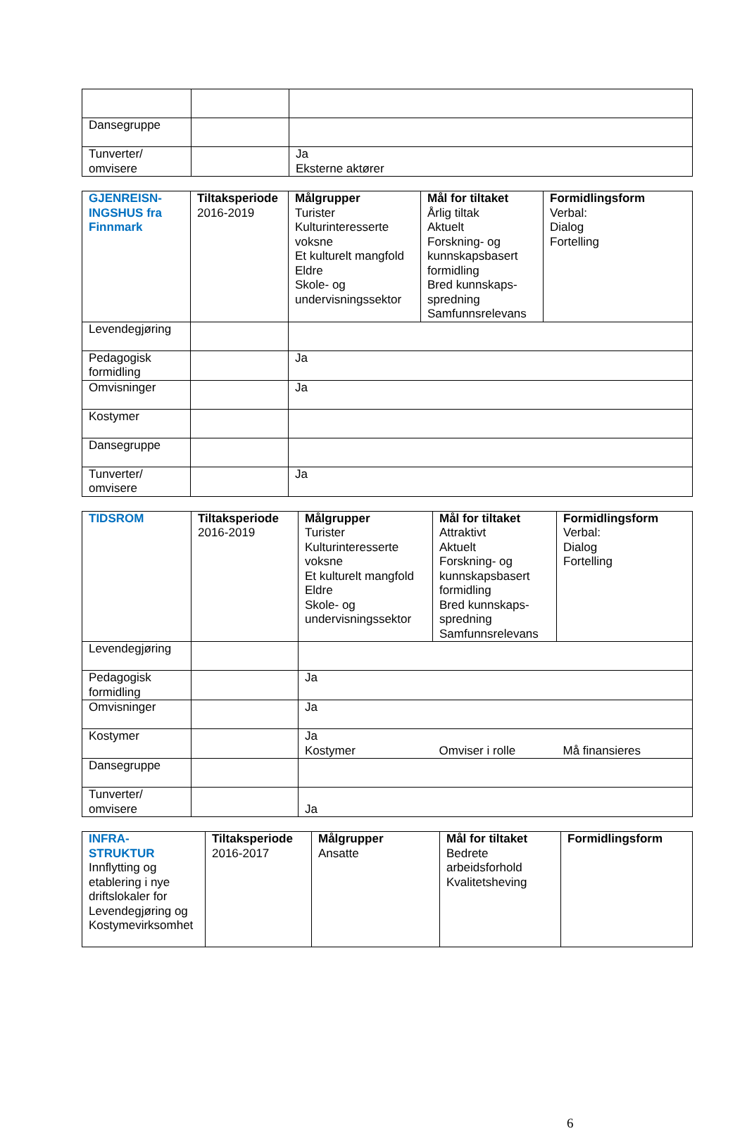| Dansegruppe | | |
| Tunverter/ omvisere | | Ja Eksterne aktører |
| GJENREISN- INGSHUS fra Finnmark | Tiltaksperiode 2016-2019 | Målgrupper Turister Kulturinteresserte voksne Et kulturelt mangfold Eldre Skole- og undervisningssektor | Mål for tiltaket Årlig tiltak Aktuelt Forskning- og kunnskapsbasert formidling Bred kunnskaps-spredning Samfunnsrelevans | Formidlingsform Verbal: Dialog Fortelling |
| Levendegjøring | | | | |
| Pedagogisk formidling | | Ja | | |
| Omvisninger | | Ja | | |
| Kostymer | | | | |
| Dansegruppe | | | | |
| Tunverter/ omvisere | | Ja | | |
| TIDSROM | Tiltaksperiode 2016-2019 | Målgrupper Turister Kulturinteresserte voksne Et kulturelt mangfold Eldre Skole- og undervisningssektor | Mål for tiltaket Attraktivt Aktuelt Forskning- og kunnskapsbasert formidling Bred kunnskaps-spredning Samfunnsrelevans | Formidlingsform Verbal: Dialog Fortelling |
| Levendegjøring | | | | |
| Pedagogisk formidling | | Ja | | |
| Omvisninger | | Ja | | |
| Kostymer | | Ja Kostymer | Omviser i rolle | Må finansieres |
| Dansegruppe | | | | |
| Tunverter/ omvisere | | Ja | | |
| INFRA- STRUKTUR Innflytting og etablering i nye driftslokaler for Levendegjøring og Kostymevirksomhet | Tiltaksperiode 2016-2017 | Målgrupper Ansatte | Mål for tiltaket Bedrete arbeidsforhold Kvalitetsheving | Formidlingsform |
6